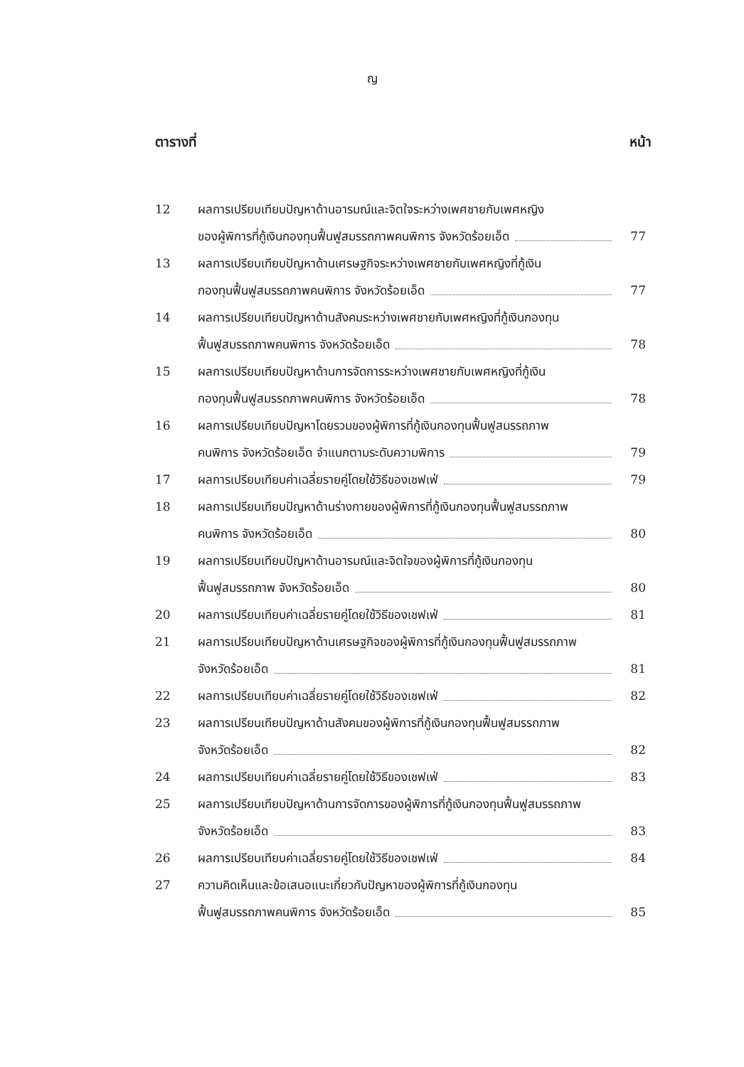ญ
ตารางที่ หน้า
| 12 | ผลการเปรียบเทียบปัญหาด้านอารมณ์และจิตใจระหว่างเพศชายกับเพศหญิง | |
| | ของผู้พิการที่กู้เงินกองทุนฟื้นฟูสมรรถภาพคนพิการ จังหวัดร้อยเอ็ด | 77 |
| 13 | ผลการเปรียบเทียบปัญหาด้านเศรษฐกิจระหว่างเพศชายกับเพศหญิงที่กู้เงิน | |
| | กองทุนฟื้นฟูสมรรถภาพคนพิการ จังหวัดร้อยเอ็ด | 77 |
| 14 | ผลการเปรียบเทียบปัญหาด้านสังคมระหว่างเพศชายกับเพศหญิงที่กู้เงินกองทุน | |
| | ฟื้นฟูสมรรถภาพคนพิการ จังหวัดร้อยเอ็ด | 78 |
| 15 | ผลการเปรียบเทียบปัญหาด้านการจัดการระหว่างเพศชายกับเพศหญิงที่กู้เงิน | |
| | กองทุนฟื้นฟูสมรรถภาพคนพิการ จังหวัดร้อยเอ็ด | 78 |
| 16 | ผลการเปรียบเทียบปัญหาโดยรวมของผู้พิการที่กู้เงินกองทุนฟื้นฟูสมรรถภาพ | |
| | คนพิการ จังหวัดร้อยเอ็ด จำแนกตามระดับความพิการ | 79 |
| 17 | ผลการเปรียบเทียบค่าเฉลี่ยรายคู่โดยใช้วิธีของเชฟเฟ่ | 79 |
| 18 | ผลการเปรียบเทียบปัญหาด้านร่างกายของผู้พิการที่กู้เงินกองทุนฟื้นฟูสมรรถภาพ | |
| | คนพิการ จังหวัดร้อยเอ็ด | 80 |
| 19 | ผลการเปรียบเทียบปัญหาด้านอารมณ์และจิตใจของผู้พิการที่กู้เงินกองทุน | |
| | ฟื้นฟูสมรรถภาพ จังหวัดร้อยเอ็ด | 80 |
| 20 | ผลการเปรียบเทียบค่าเฉลี่ยรายคู่โดยใช้วิธีของเชฟเฟ่ | 81 |
| 21 | ผลการเปรียบเทียบปัญหาด้านเศรษฐกิจของผู้พิการที่กู้เงินกองทุนฟื้นฟูสมรรถภาพ | |
| | จังหวัดร้อยเอ็ด | 81 |
| 22 | ผลการเปรียบเทียบค่าเฉลี่ยรายคู่โดยใช้วิธีของเชฟเฟ่ | 82 |
| 23 | ผลการเปรียบเทียบปัญหาด้านสังคมของผู้พิการที่กู้เงินกองทุนฟื้นฟูสมรรถภาพ | |
| | จังหวัดร้อยเอ็ด | 82 |
| 24 | ผลการเปรียบเทียบค่าเฉลี่ยรายคู่โดยใช้วิธีของเชฟเฟ่ | 83 |
| 25 | ผลการเปรียบเทียบปัญหาด้านการจัดการของผู้พิการที่กู้เงินกองทุนฟื้นฟูสมรรถภาพ | |
| | จังหวัดร้อยเอ็ด | 83 |
| 26 | ผลการเปรียบเทียบค่าเฉลี่ยรายคู่โดยใช้วิธีของเชฟเฟ่ | 84 |
| 27 | ความคิดเห็นและข้อเสนอแนะเกี่ยวกับปัญหาของผู้พิการที่กู้เงินกองทุน | |
| | ฟื้นฟูสมรรถภาพคนพิการ จังหวัดร้อยเอ็ด | 85 |